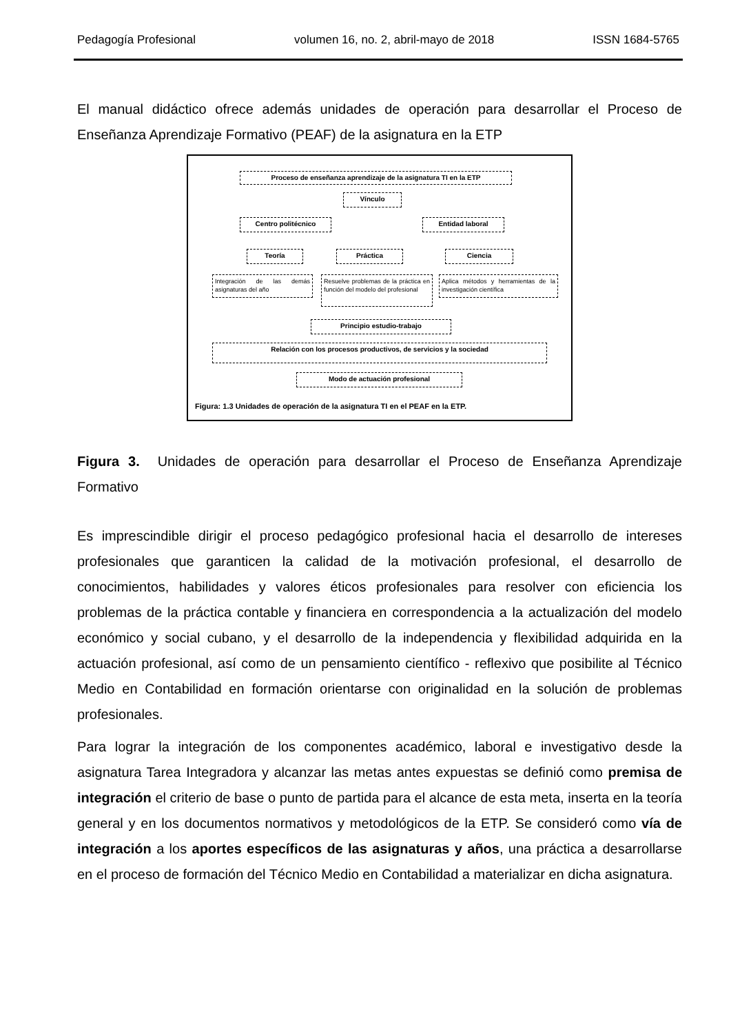Pedagogía Profesional volumen 16, no. 2, abril-mayo de 2018 ISSN 1684-5765
El manual didáctico ofrece además unidades de operación para desarrollar el Proceso de Enseñanza Aprendizaje Formativo (PEAF) de la asignatura en la ETP
Proceso de enseñanza aprendizaje de la asignatura TI en la ETP
Vínculo
Centro politécnico Entidad laboral
Teoría Práctica Ciencia
Integración de las demás asignaturas del año
Resuelve problemas de la práctica en función del modelo del profesional
Aplica métodos y herramientas de la investigación científica
Principio estudio-trabajo
Relación con los procesos productivos, de servicios y la sociedad
Modo de actuación profesional
Figura: 1.3 Unidades de operación de la asignatura TI en el PEAF en la ETP.
Figura 3. Unidades de operación para desarrollar el Proceso de Enseñanza Aprendizaje Formativo
Es imprescindible dirigir el proceso pedagógico profesional hacia el desarrollo de intereses profesionales que garanticen la calidad de la motivación profesional, el desarrollo de conocimientos, habilidades y valores éticos profesionales para resolver con eficiencia los problemas de la práctica contable y financiera en correspondencia a la actualización del modelo económico y social cubano, y el desarrollo de la independencia y flexibilidad adquirida en la actuación profesional, así como de un pensamiento científico - reflexivo que posibilite al Técnico Medio en Contabilidad en formación orientarse con originalidad en la solución de problemas profesionales.
Para lograr la integración de los componentes académico, laboral e investigativo desde la asignatura Tarea Integradora y alcanzar las metas antes expuestas se definió como premisa de integración el criterio de base o punto de partida para el alcance de esta meta, inserta en la teoría general y en los documentos normativos y metodológicos de la ETP. Se consideró como vía de integración a los aportes específicos de las asignaturas y años, una práctica a desarrollarse en el proceso de formación del Técnico Medio en Contabilidad a materializar en dicha asignatura.